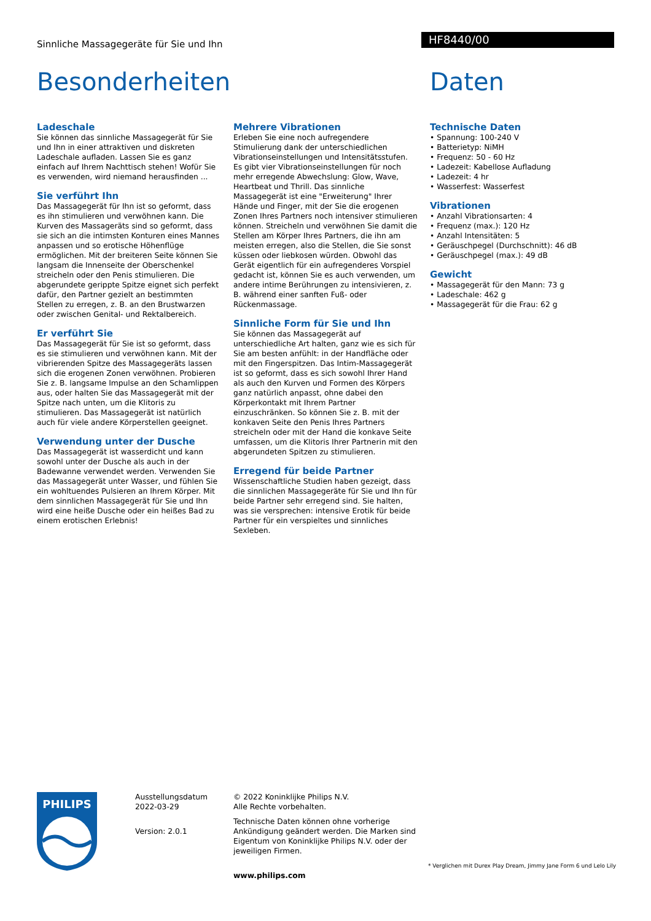Sinnliche Massagegeräte für Sie und Ihn
HF8440/00
Besonderheiten
Ladeschale
Sie können das sinnliche Massagegerät für Sie und Ihn in einer attraktiven und diskreten Ladeschale aufladen. Lassen Sie es ganz einfach auf Ihrem Nachttisch stehen! Wofür Sie es verwenden, wird niemand herausfinden ...
Sie verführt Ihn
Das Massagegerät für Ihn ist so geformt, dass es ihn stimulieren und verwöhnen kann. Die Kurven des Massageräts sind so geformt, dass sie sich an die intimsten Konturen eines Mannes anpassen und so erotische Höhenflüge ermöglichen. Mit der breiteren Seite können Sie langsam die Innenseite der Oberschenkel streicheln oder den Penis stimulieren. Die abgerundete gerippte Spitze eignet sich perfekt dafür, den Partner gezielt an bestimmten Stellen zu erregen, z. B. an den Brustwarzen oder zwischen Genital- und Rektalbereich.
Er verführt Sie
Das Massagegerät für Sie ist so geformt, dass es sie stimulieren und verwöhnen kann. Mit der vibrierenden Spitze des Massagegeräts lassen sich die erogenen Zonen verwöhnen. Probieren Sie z. B. langsame Impulse an den Schamlippen aus, oder halten Sie das Massagegerät mit der Spitze nach unten, um die Klitoris zu stimulieren. Das Massagegerät ist natürlich auch für viele andere Körperstellen geeignet.
Verwendung unter der Dusche
Das Massagegerät ist wasserdicht und kann sowohl unter der Dusche als auch in der Badewanne verwendet werden. Verwenden Sie das Massagegerät unter Wasser, und fühlen Sie ein wohltuendes Pulsieren an Ihrem Körper. Mit dem sinnlichen Massagegerät für Sie und Ihn wird eine heiße Dusche oder ein heißes Bad zu einem erotischen Erlebnis!
Mehrere Vibrationen
Erleben Sie eine noch aufregendere Stimulierung dank der unterschiedlichen Vibrationseinstellungen und Intensitätsstufen. Es gibt vier Vibrationseinstellungen für noch mehr erregende Abwechslung: Glow, Wave, Heartbeat und Thrill. Das sinnliche Massagegerät ist eine "Erweiterung" Ihrer Hände und Finger, mit der Sie die erogenen Zonen Ihres Partners noch intensiver stimulieren können. Streicheln und verwöhnen Sie damit die Stellen am Körper Ihres Partners, die ihn am meisten erregen, also die Stellen, die Sie sonst küssen oder liebkosen würden. Obwohl das Gerät eigentlich für ein aufregenderes Vorspiel gedacht ist, können Sie es auch verwenden, um andere intime Berührungen zu intensivieren, z. B. während einer sanften Fuß- oder Rückenmassage.
Sinnliche Form für Sie und Ihn
Sie können das Massagegerät auf unterschiedliche Art halten, ganz wie es sich für Sie am besten anfühlt: in der Handfläche oder mit den Fingerspitzen. Das Intim-Massagegerät ist so geformt, dass es sich sowohl Ihrer Hand als auch den Kurven und Formen des Körpers ganz natürlich anpasst, ohne dabei den Körperkontakt mit Ihrem Partner einzuschränken. So können Sie z. B. mit der konkaven Seite den Penis Ihres Partners streicheln oder mit der Hand die konkave Seite umfassen, um die Klitoris Ihrer Partnerin mit den abgerundeten Spitzen zu stimulieren.
Erregend für beide Partner
Wissenschaftliche Studien haben gezeigt, dass die sinnlichen Massagegeräte für Sie und Ihn für beide Partner sehr erregend sind. Sie halten, was sie versprechen: intensive Erotik für beide Partner für ein verspieltes und sinnliches Sexleben.
Daten
Technische Daten
• Spannung: 100-240 V
• Batterietyp: NiMH
• Frequenz: 50 - 60 Hz
• Ladezeit: Kabellose Aufladung
• Ladezeit: 4 hr
• Wasserfest: Wasserfest
Vibrationen
• Anzahl Vibrationsarten: 4
• Frequenz (max.): 120 Hz
• Anzahl Intensitäten: 5
• Geräuschpegel (Durchschnitt): 46 dB
• Geräuschpegel (max.): 49 dB
Gewicht
• Massagegerät für den Mann: 73 g
• Ladeschale: 462 g
• Massagegerät für die Frau: 62 g
PHILIPS
Ausstellungsdatum
2022-03-29
Version: 2.0.1
© 2022 Koninklijke Philips N.V.
Alle Rechte vorbehalten.
Technische Daten können ohne vorherige Ankündigung geändert werden. Die Marken sind Eigentum von Koninklijke Philips N.V. oder der jeweiligen Firmen.
www.philips.com
* Verglichen mit Durex Play Dream, Jimmy Jane Form 6 und Lelo Lily